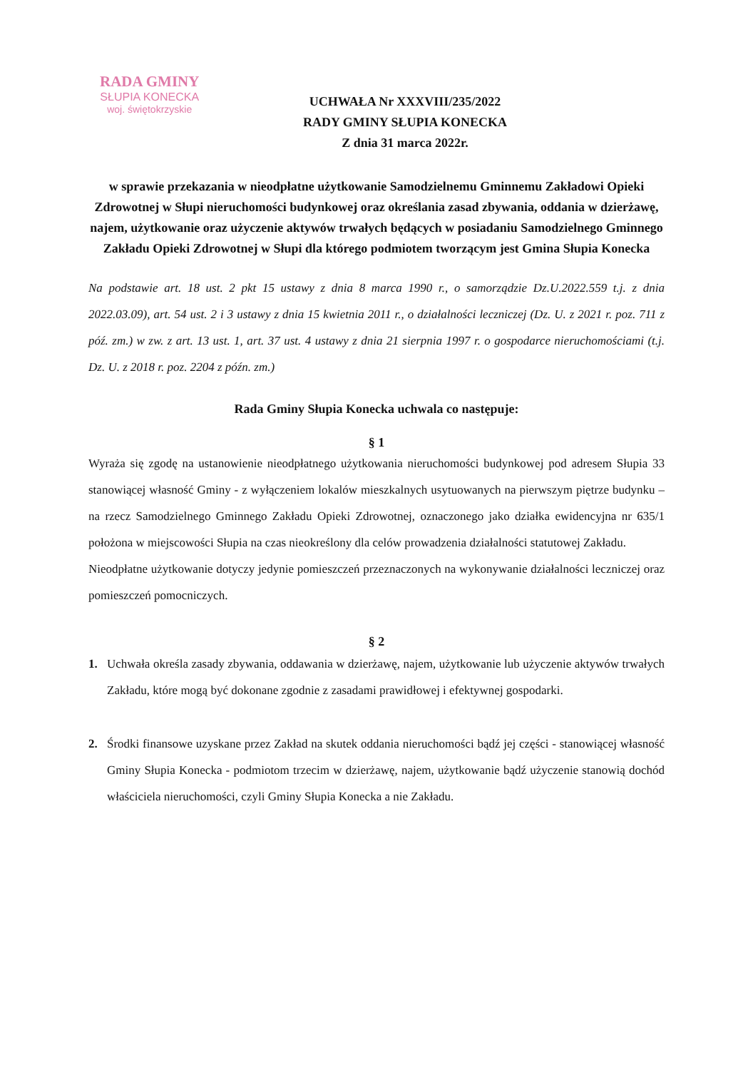RADA GMINY
SŁUPIA KONECKA
woj. świętokrzyskie
UCHWAŁA Nr XXXVIII/235/2022
RADY GMINY SŁUPIA KONECKA
Z dnia 31 marca 2022r.
w sprawie przekazania w nieodpłatne użytkowanie Samodzielnemu Gminnemu Zakładowi Opieki Zdrowotnej w Słupi nieruchomości budynkowej oraz określania zasad zbywania, oddania w dzierżawę, najem, użytkowanie oraz użyczenie aktywów trwałych będących w posiadaniu Samodzielnego Gminnego Zakładu Opieki Zdrowotnej w Słupi dla którego podmiotem tworzącym jest Gmina Słupia Konecka
Na podstawie art. 18 ust. 2 pkt 15 ustawy z dnia 8 marca 1990 r., o samorządzie Dz.U.2022.559 t.j. z dnia 2022.03.09), art. 54 ust. 2 i 3 ustawy z dnia 15 kwietnia 2011 r., o działalności leczniczej (Dz. U. z 2021 r. poz. 711 z póź. zm.) w zw. z art. 13 ust. 1, art. 37 ust. 4 ustawy z dnia 21 sierpnia 1997 r. o gospodarce nieruchomościami (t.j. Dz. U. z 2018 r. poz. 2204 z późn. zm.)
Rada Gminy Słupia Konecka uchwala co następuje:
§ 1
Wyraża się zgodę na ustanowienie nieodpłatnego użytkowania nieruchomości budynkowej pod adresem Słupia 33 stanowiącej własność Gminy - z wyłączeniem lokalów mieszkalnych usytuowanych na pierwszym piętrze budynku – na rzecz Samodzielnego Gminnego Zakładu Opieki Zdrowotnej, oznaczonego jako działka ewidencyjna nr 635/1 położona w miejscowości Słupia na czas nieokreślony dla celów prowadzenia działalności statutowej Zakładu.
Nieodpłatne użytkowanie dotyczy jedynie pomieszczeń przeznaczonych na wykonywanie działalności leczniczej oraz pomieszczeń pomocniczych.
§ 2
1. Uchwała określa zasady zbywania, oddawania w dzierżawę, najem, użytkowanie lub użyczenie aktywów trwałych Zakładu, które mogą być dokonane zgodnie z zasadami prawidłowej i efektywnej gospodarki.
2. Środki finansowe uzyskane przez Zakład na skutek oddania nieruchomości bądź jej części - stanowiącej własność Gminy Słupia Konecka - podmiotom trzecim w dzierżawę, najem, użytkowanie bądź użyczenie stanowią dochód właściciela nieruchomości, czyli Gminy Słupia Konecka a nie Zakładu.